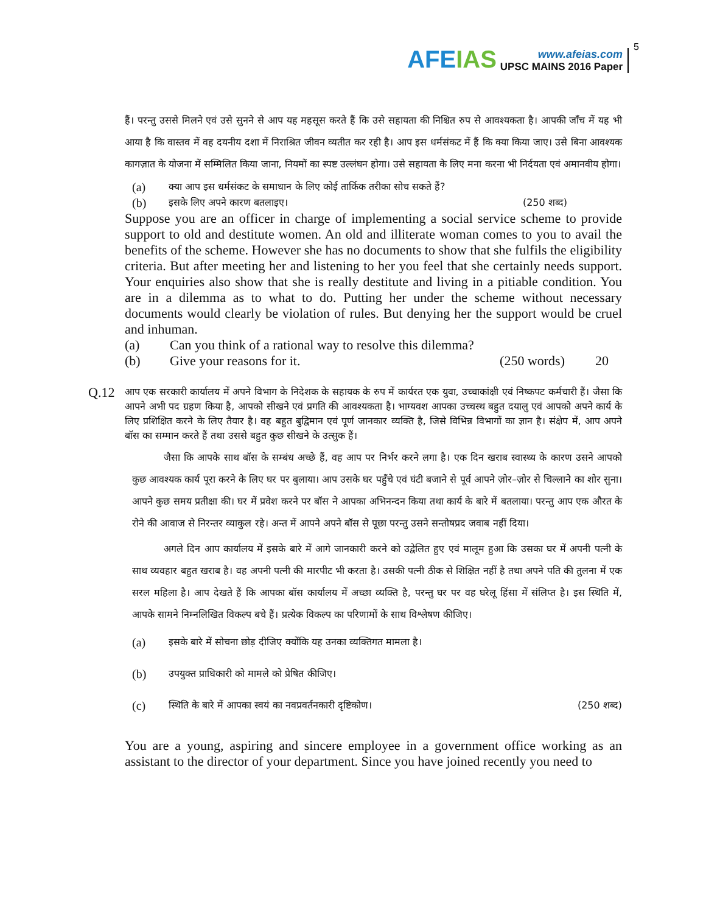AFEIAS
www.afeias.com
UPSC MAINS 2016 Paper
5
हैं। परन्तु उससे मिलने एवं उसे सुनने से आप यह महसूस करते हैं कि उसे सहायता की निश्चित रुप से आवश्यकता है। आपकी जाँच में यह भी आया है कि वास्तव में वह दयनीय दशा में निराश्रित जीवन व्यतीत कर रही है। आप इस धर्मसंकट में हैं कि क्या किया जाए। उसे बिना आवश्यक कागज़ात के योजना में सम्मिलित किया जाना, नियमों का स्पष्ट उल्लंघन होगा। उसे सहायता के लिए मना करना भी निर्दयता एवं अमानवीय होगा।
(a) क्या आप इस धर्मसंकट के समाधान के लिए कोई तार्किक तरीका सोच सकते हैं?
(b) इसके लिए अपने कारण बतलाइए। (250 शब्द)
Suppose you are an officer in charge of implementing a social service scheme to provide support to old and destitute women. An old and illiterate woman comes to you to avail the benefits of the scheme. However she has no documents to show that she fulfils the eligibility criteria. But after meeting her and listening to her you feel that she certainly needs support. Your enquiries also show that she is really destitute and living in a pitiable condition. You are in a dilemma as to what to do. Putting her under the scheme without necessary documents would clearly be violation of rules. But denying her the support would be cruel and inhuman.
(a) Can you think of a rational way to resolve this dilemma?
(b) Give your reasons for it. (250 words) 20
Q.12
आप एक सरकारी कार्यालय में अपने विभाग के निदेशक के सहायक के रुप में कार्यरत एक युवा, उच्चाकांक्षी एवं निष्कपट कर्मचारी हैं। जैसा कि आपने अभी पद ग्रहण किया है, आपको सीखने एवं प्रगति की आवश्यकता है। भाग्यवश आपका उच्चस्थ बहुत दयालु एवं आपको अपने कार्य के लिए प्रशिक्षित करने के लिए तैयार है। वह बहुत बुद्विमान एवं पूर्ण जानकार व्यक्ति है, जिसे विभिन्न विभागों का ज्ञान है। संक्षेप में, आप अपने बॉस का सम्मान करते हैं तथा उससे बहुत कुछ सीखने के उत्सुक हैं।
जैसा कि आपके साथ बॉस के सम्बंध अच्छे हैं, वह आप पर निर्भर करने लगा है। एक दिन खराब स्वास्थ्य के कारण उसने आपको कुछ आवश्यक कार्य पूरा करने के लिए घर पर बुलाया। आप उसके घर पहुँचे एवं घंटी बजाने से पूर्व आपने ज़ोर–ज़ोर से चिल्लाने का शोर सुना। आपने कुछ समय प्रतीक्षा की। घर में प्रवेश करने पर बॉस ने आपका अभिनन्दन किया तथा कार्य के बारे में बतलाया। परन्तु आप एक औरत के रोने की आवाज से निरन्तर व्याकुल रहे। अन्त में आपने अपने बॉस से पूछा परन्तु उसने सन्तोषप्रद जवाब नहीं दिया।
अगले दिन आप कार्यालय में इसके बारे में आगे जानकारी करने को उद्वेलित हुए एवं मालूम हुआ कि उसका घर में अपनी पत्नी के साथ व्यवहार बहुत खराब है। वह अपनी पत्नी की मारपीट भी करता है। उसकी पत्नी ठीक से शिक्षित नहीं है तथा अपने पति की तुलना में एक सरल महिला है। आप देखते हैं कि आपका बॉस कार्यालय में अच्छा व्यक्ति है, परन्तु घर पर वह घरेलू हिंसा में संलिप्त है। इस स्थिति में, आपके सामने निम्नलिखित विकल्प बचे हैं। प्रत्येक विकल्प का परिणामों के साथ विश्लेषण कीजिए।
(a) इसके बारे में सोचना छोड़ दीजिए क्योंकि यह उनका व्यक्तिगत मामला है।
(b) उपयुक्त प्राधिकारी को मामले को प्रेषित कीजिए।
(c) स्थिति के बारे में आपका स्वयं का नवप्रवर्तनकारी दृष्टिकोण। (250 शब्द)
You are a young, aspiring and sincere employee in a government office working as an assistant to the director of your department. Since you have joined recently you need to